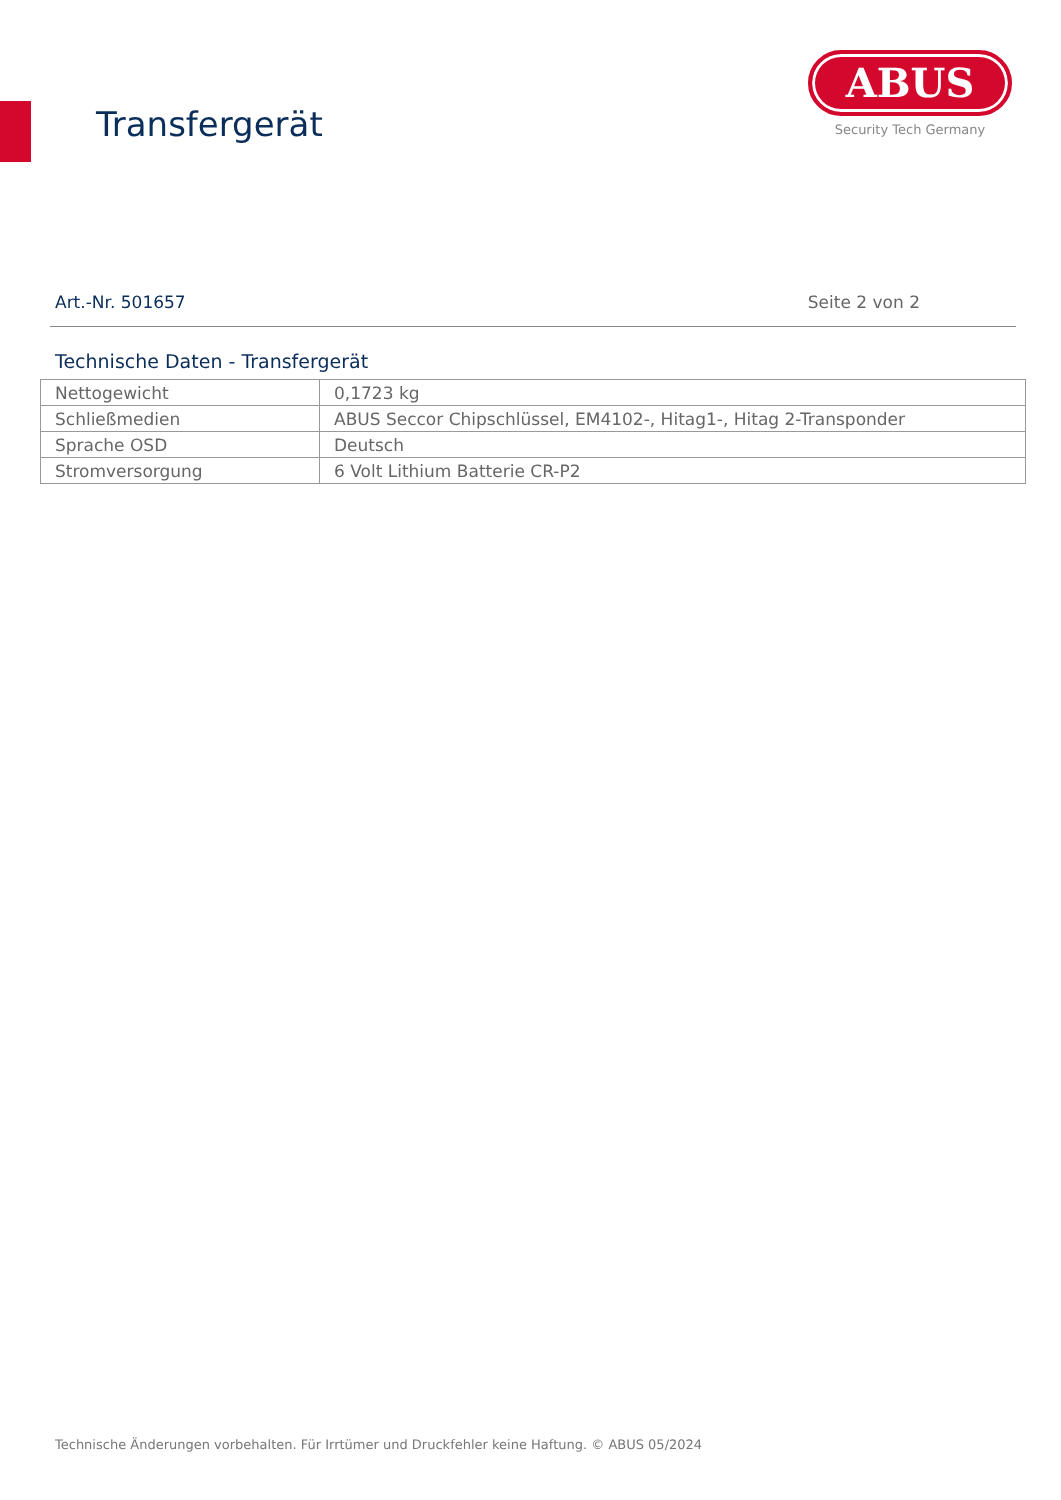Transfergerät
ABUS
Security Tech Germany
Art.-Nr. 501657 Seite 2 von 2
Technische Daten - Transfergerät
| Nettogewicht | 0,1723 kg |
| Schließmedien | ABUS Seccor Chipschlüssel, EM4102-, Hitag1-, Hitag 2-Transponder |
| Sprache OSD | Deutsch |
| Stromversorgung | 6 Volt Lithium Batterie CR-P2 |
Technische Änderungen vorbehalten. Für Irrtümer und Druckfehler keine Haftung. © ABUS 05/2024